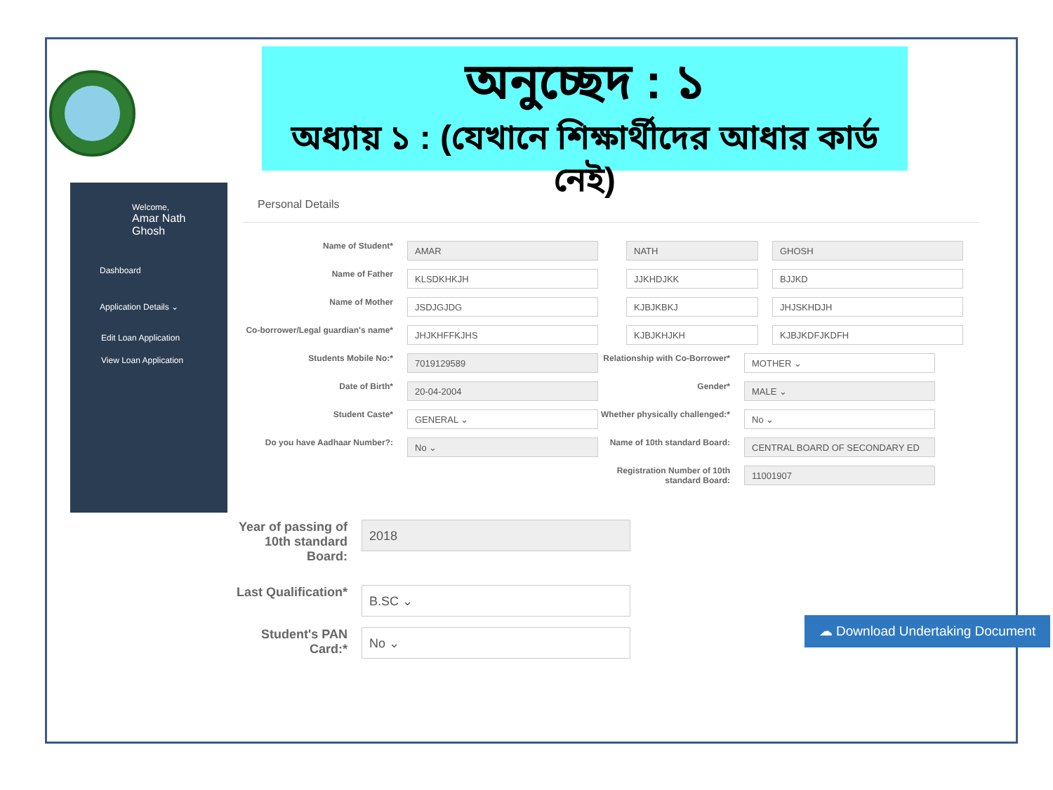অনুচ্ছেদ : ১
অধ্যায় ১ : (যেখানে শিক্ষার্থীদের আধার কার্ড নেই)
Welcome,
Amar Nath
Ghosh
Dashboard
Application Details ⌄
Edit Loan Application
View Loan Application
Personal Details
Name of Student*
AMAR NATH GHOSH
Name of Father
KLSDKHKJH JJKHDJKK BJJKD
Name of Mother
JSDJGJDG KJBJKBKJ JHJSKHDJH
Co-borrower/Legal guardian's name*
JHJKHFFKJHS KJBJKHJKH KJBJKDFJKDFH
Students Mobile No:*
7019129589
Relationship with Co-Borrower*
MOTHER ⌄
Date of Birth*
20-04-2004
Gender*
MALE ⌄
Student Caste*
GENERAL ⌄
Whether physically challenged:*
No ⌄
Do you have Aadhaar Number?:
No ⌄
Name of 10th standard Board:
CENTRAL BOARD OF SECONDARY ED
Registration Number of 10th standard Board:
11001907
Year of passing of 10th standard Board:
2018
Last Qualification*
B.SC ⌄
Student's PAN Card:*
No ⌄
☁ Download Undertaking Document